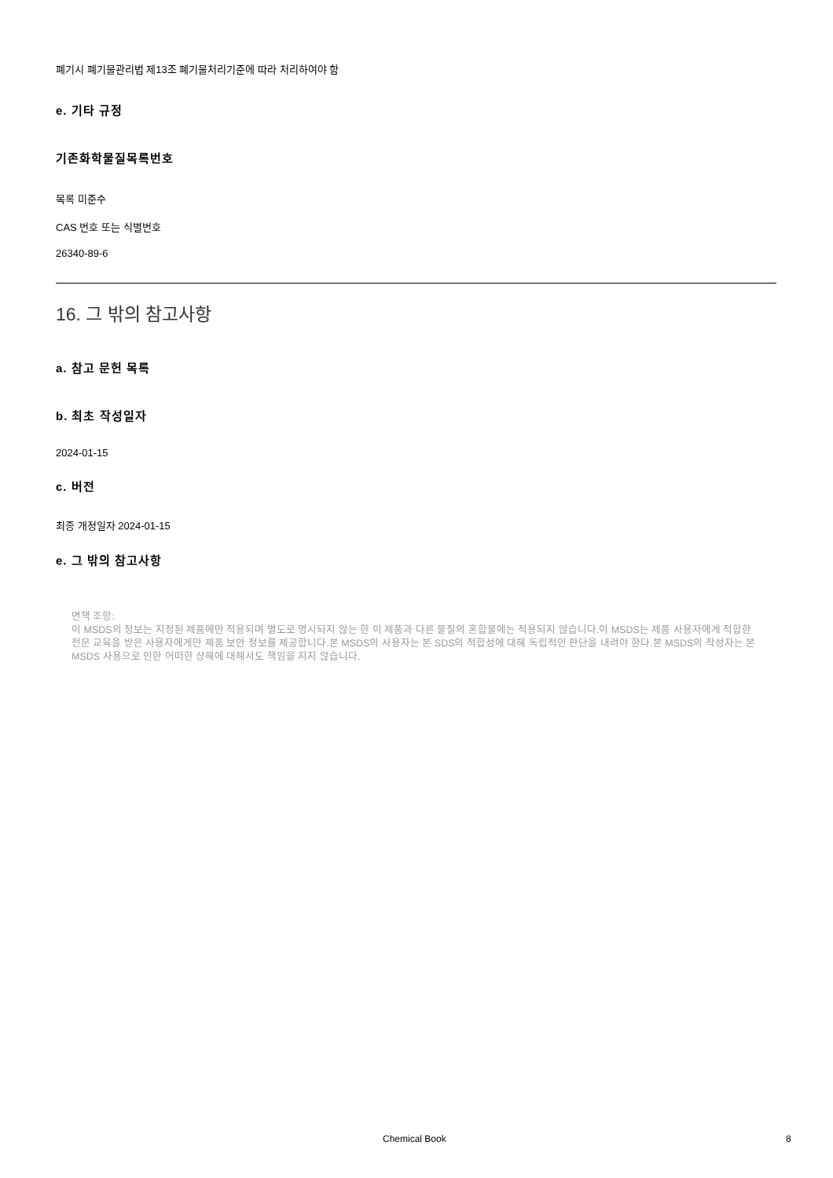폐기시 폐기물관리법 제13조 폐기물처리기준에 따라 처리하여야 함
e. 기타 규정
기존화학물질목록번호
목록 미준수
CAS 번호 또는 식별번호
26340-89-6
16. 그 밖의 참고사항
a. 참고 문헌 목록
b. 최초 작성일자
2024-01-15
c. 버전
최종 개정일자 2024-01-15
e. 그 밖의 참고사항
면책 조항:
이 MSDS의 정보는 지정된 제품에만 적용되며 별도로 명시되지 않는 한 이 제품과 다른 물질의 혼합물에는 적용되지 않습니다.이 MSDS는 제품 사용자에게 적합한 전문 교육을 받은 사용자에게만 제품 보안 정보를 제공합니다.본 MSDS의 사용자는 본 SDS의 적합성에 대해 독립적인 판단을 내려야 한다.본 MSDS의 작성자는 본 MSDS 사용으로 인한 어떠한 상해에 대해서도 책임을 지지 않습니다.
Chemical Book 8